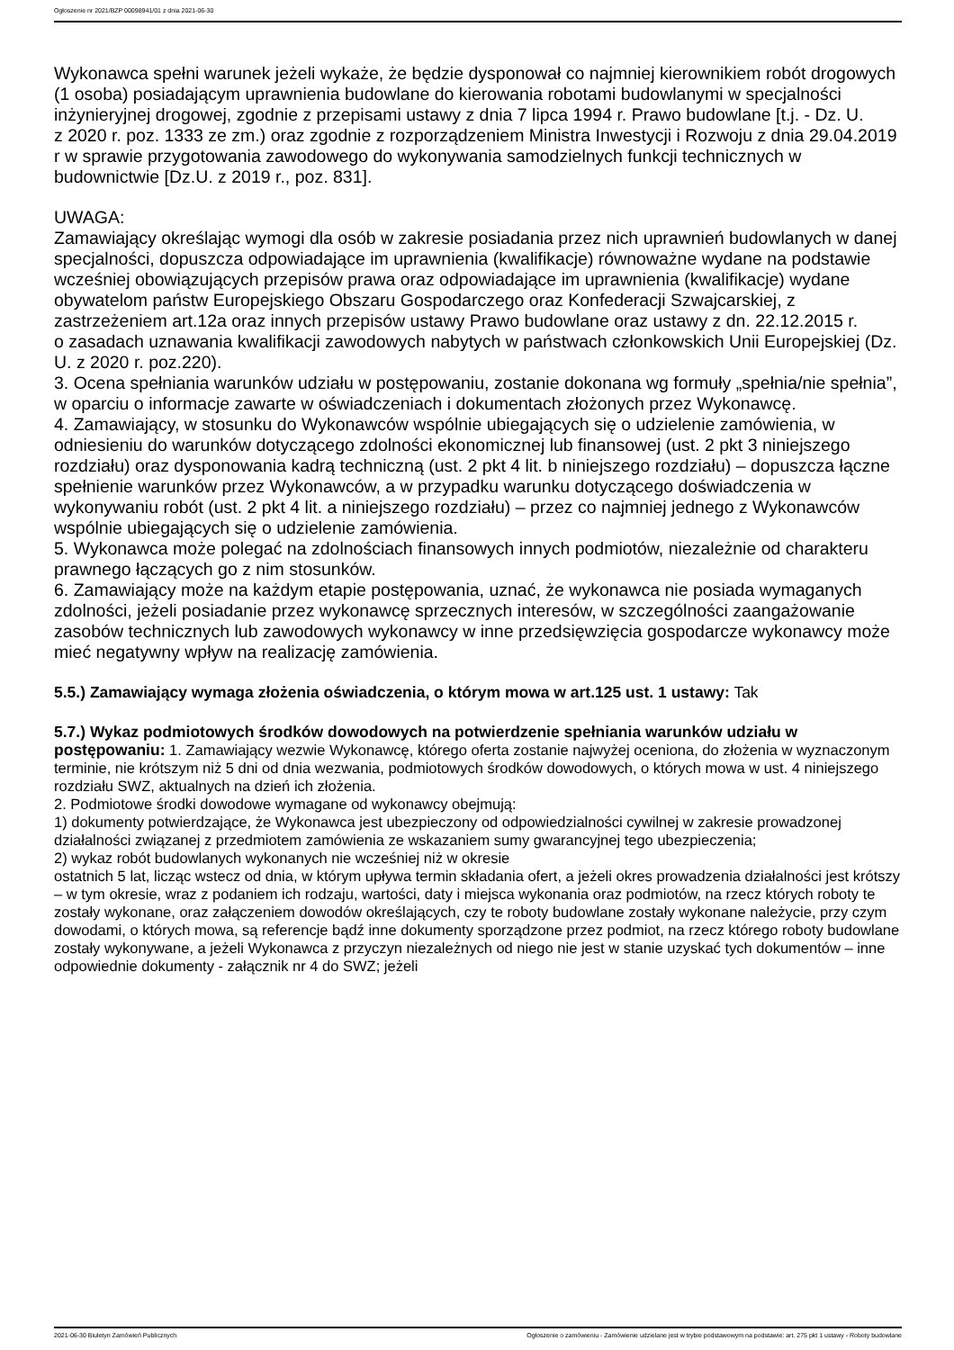Ogłoszenie nr 2021/BZP 00098941/01 z dnia 2021-06-30
Wykonawca spełni warunek jeżeli wykaże, że będzie dysponował co najmniej kierownikiem robót drogowych (1 osoba) posiadającym uprawnienia budowlane do kierowania robotami budowlanymi w specjalności inżynieryjnej drogowej, zgodnie z przepisami ustawy z dnia 7 lipca 1994 r. Prawo budowlane [t.j. - Dz. U.
z 2020 r. poz. 1333 ze zm.) oraz zgodnie z rozporządzeniem Ministra Inwestycji i Rozwoju z dnia 29.04.2019 r w sprawie przygotowania zawodowego do wykonywania samodzielnych funkcji technicznych w budownictwie [Dz.U. z 2019 r., poz. 831].
UWAGA:
Zamawiający określając wymogi dla osób w zakresie posiadania przez nich uprawnień budowlanych w danej specjalności, dopuszcza odpowiadające im uprawnienia (kwalifikacje) równoważne wydane na podstawie wcześniej obowiązujących przepisów prawa oraz odpowiadające im uprawnienia (kwalifikacje) wydane obywatelom państw Europejskiego Obszaru Gospodarczego oraz Konfederacji Szwajcarskiej, z zastrzeżeniem art.12a oraz innych przepisów ustawy Prawo budowlane oraz ustawy z dn. 22.12.2015 r.
o zasadach uznawania kwalifikacji zawodowych nabytych w państwach członkowskich Unii Europejskiej (Dz. U. z 2020 r. poz.220).
3. Ocena spełniania warunków udziału w postępowaniu, zostanie dokonana wg formuły „spełnia/nie spełnia”, w oparciu o informacje zawarte w oświadczeniach i dokumentach złożonych przez Wykonawcę.
4. Zamawiający, w stosunku do Wykonawców wspólnie ubiegających się o udzielenie zamówienia, w odniesieniu do warunków dotyczącego zdolności ekonomicznej lub finansowej (ust. 2 pkt 3 niniejszego rozdziału) oraz dysponowania kadrą techniczną (ust. 2 pkt 4 lit. b niniejszego rozdziału) – dopuszcza łączne spełnienie warunków przez Wykonawców, a w przypadku warunku dotyczącego doświadczenia w wykonywaniu robót (ust. 2 pkt 4 lit. a niniejszego rozdziału) – przez co najmniej jednego z Wykonawców wspólnie ubiegających się o udzielenie zamówienia.
5. Wykonawca może polegać na zdolnościach finansowych innych podmiotów, niezależnie od charakteru prawnego łączących go z nim stosunków.
6. Zamawiający może na każdym etapie postępowania, uznać, że wykonawca nie posiada wymaganych zdolności, jeżeli posiadanie przez wykonawcę sprzecznych interesów, w szczególności zaangażowanie zasobów technicznych lub zawodowych wykonawcy w inne przedsięwzięcia gospodarcze wykonawcy może mieć negatywny wpływ na realizację zamówienia.
5.5.) Zamawiający wymaga złożenia oświadczenia, o którym mowa w art.125 ust. 1 ustawy: Tak
5.7.) Wykaz podmiotowych środków dowodowych na potwierdzenie spełniania warunków udziału w postępowaniu: 1. Zamawiający wezwie Wykonawcę, którego oferta zostanie najwyżej oceniona, do złożenia w wyznaczonym terminie, nie krótszym niż 5 dni od dnia wezwania, podmiotowych środków dowodowych, o których mowa w ust. 4 niniejszego rozdziału SWZ, aktualnych na dzień ich złożenia.
2. Podmiotowe środki dowodowe wymagane od wykonawcy obejmują:
1) dokumenty potwierdzające, że Wykonawca jest ubezpieczony od odpowiedzialności cywilnej w zakresie prowadzonej działalności związanej z przedmiotem zamówienia ze wskazaniem sumy gwarancyjnej tego ubezpieczenia;
2) wykaz robót budowlanych wykonanych nie wcześniej niż w okresie
ostatnich 5 lat, licząc wstecz od dnia, w którym upływa termin składania ofert, a jeżeli okres prowadzenia działalności jest krótszy – w tym okresie, wraz z podaniem ich rodzaju, wartości, daty i miejsca wykonania oraz podmiotów, na rzecz których roboty te zostały wykonane, oraz załączeniem dowodów określających, czy te roboty budowlane zostały wykonane należycie, przy czym dowodami, o których mowa, są referencje bądź inne dokumenty sporządzone przez podmiot, na rzecz którego roboty budowlane zostały wykonywane, a jeżeli Wykonawca z przyczyn niezależnych od niego nie jest w stanie uzyskać tych dokumentów – inne odpowiednie dokumenty - załącznik nr 4 do SWZ; jeżeli
2021-06-30 Biuletyn Zamówień Publicznych Ogłoszenie o zamówieniu - Zamówienie udzielane jest w trybie podstawowym na podstawie: art. 275 pkt 1 ustawy - Roboty budowlane